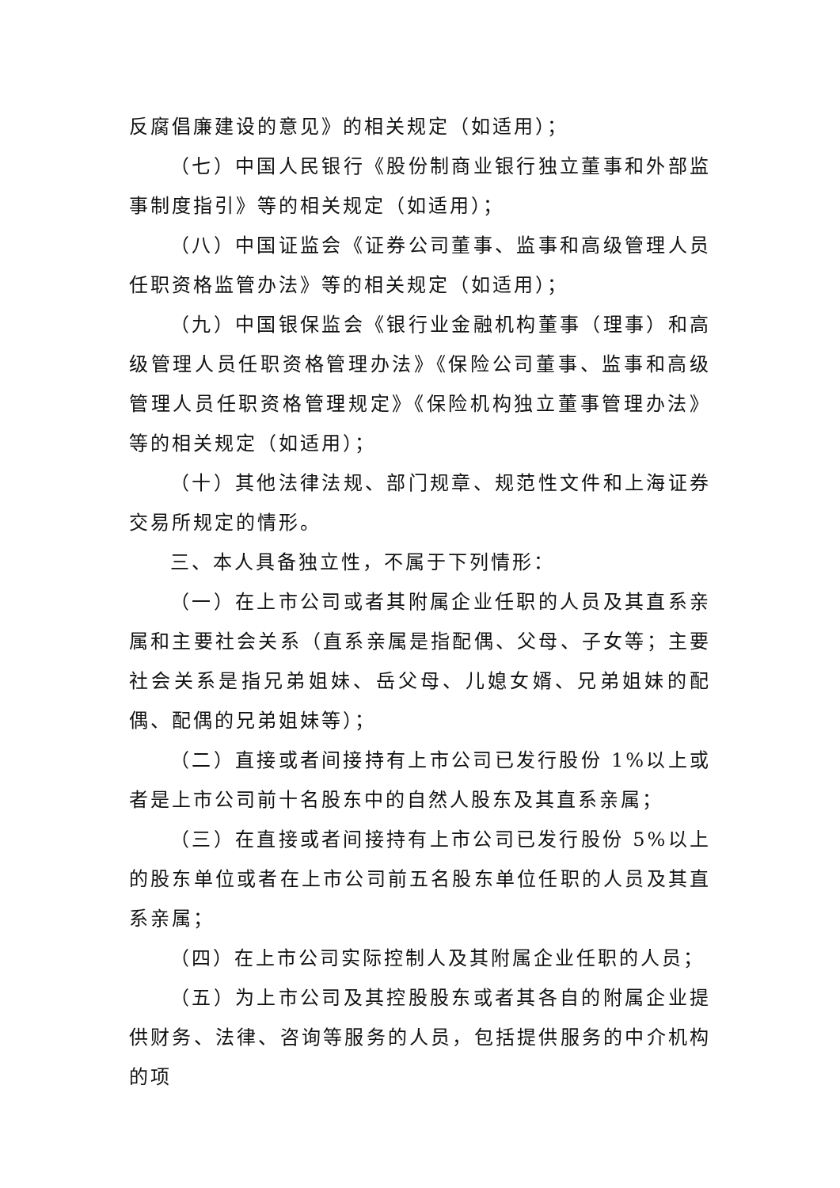反腐倡廉建设的意见》的相关规定（如适用）；
（七）中国人民银行《股份制商业银行独立董事和外部监事制度指引》等的相关规定（如适用）；
（八）中国证监会《证券公司董事、监事和高级管理人员任职资格监管办法》等的相关规定（如适用）；
（九）中国银保监会《银行业金融机构董事（理事）和高级管理人员任职资格管理办法》《保险公司董事、监事和高级管理人员任职资格管理规定》《保险机构独立董事管理办法》等的相关规定（如适用）；
（十）其他法律法规、部门规章、规范性文件和上海证券交易所规定的情形。
三、本人具备独立性，不属于下列情形：
（一）在上市公司或者其附属企业任职的人员及其直系亲属和主要社会关系（直系亲属是指配偶、父母、子女等；主要社会关系是指兄弟姐妹、岳父母、儿媳女婿、兄弟姐妹的配偶、配偶的兄弟姐妹等）；
（二）直接或者间接持有上市公司已发行股份 1%以上或者是上市公司前十名股东中的自然人股东及其直系亲属；
（三）在直接或者间接持有上市公司已发行股份 5%以上的股东单位或者在上市公司前五名股东单位任职的人员及其直系亲属；
（四）在上市公司实际控制人及其附属企业任职的人员；
（五）为上市公司及其控股股东或者其各自的附属企业提供财务、法律、咨询等服务的人员，包括提供服务的中介机构的项